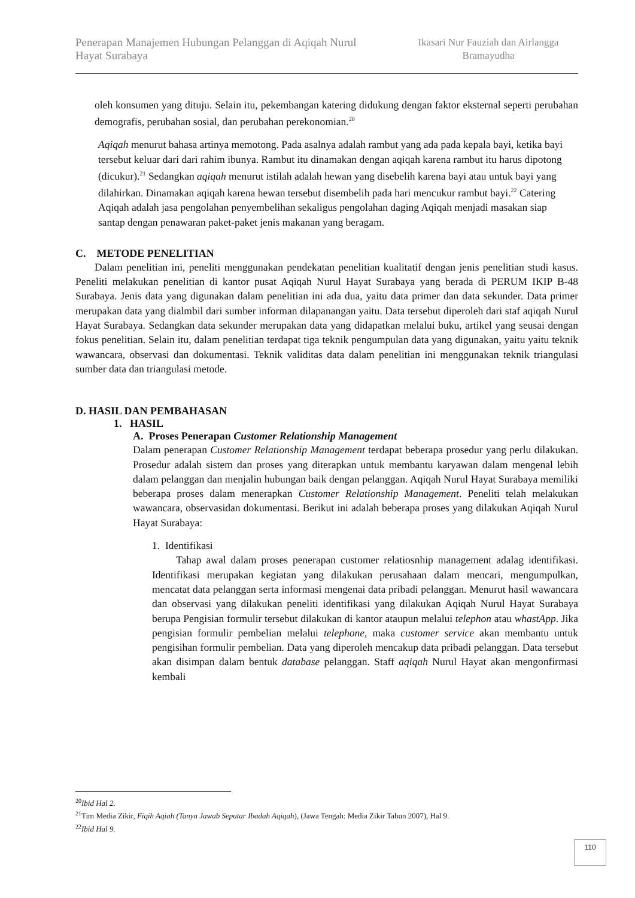Penerapan Manajemen Hubungan Pelanggan di Aqiqah Nurul Hayat Surabaya
Ikasari Nur Fauziah dan Airlangga Bramayudha
oleh konsumen yang dituju. Selain itu, pekembangan katering didukung dengan faktor eksternal seperti perubahan demografis, perubahan sosial, dan perubahan perekonomian.<sup>20</sup>
Aqiqah menurut bahasa artinya memotong. Pada asalnya adalah rambut yang ada pada kepala bayi, ketika bayi tersebut keluar dari dari rahim ibunya. Rambut itu dinamakan dengan aqiqah karena rambut itu harus dipotong (dicukur).<sup>21</sup> Sedangkan aqiqah menurut istilah adalah hewan yang disebelih karena bayi atau untuk bayi yang dilahirkan. Dinamakan aqiqah karena hewan tersebut disembelih pada hari mencukur rambut bayi.<sup>22</sup> Catering Aqiqah adalah jasa pengolahan penyembelihan sekaligus pengolahan daging Aqiqah menjadi masakan siap santap dengan penawaran paket-paket jenis makanan yang beragam.
C. METODE PENELITIAN
Dalam penelitian ini, peneliti menggunakan pendekatan penelitian kualitatif dengan jenis penelitian studi kasus. Peneliti melakukan penelitian di kantor pusat Aqiqah Nurul Hayat Surabaya yang berada di PERUM IKIP B-48 Surabaya. Jenis data yang digunakan dalam penelitian ini ada dua, yaitu data primer dan data sekunder. Data primer merupakan data yang dialmbil dari sumber informan dilapanangan yaitu. Data tersebut diperoleh dari staf aqiqah Nurul Hayat Surabaya. Sedangkan data sekunder merupakan data yang didapatkan melalui buku, artikel yang seusai dengan fokus penelitian. Selain itu, dalam penelitian terdapat tiga teknik pengumpulan data yang digunakan, yaitu yaitu teknik wawancara, observasi dan dokumentasi. Teknik validitas data dalam penelitian ini menggunakan teknik triangulasi sumber data dan triangulasi metode.
D. HASIL DAN PEMBAHASAN
1. HASIL
A. Proses Penerapan Customer Relationship Management
Dalam penerapan Customer Relationship Management terdapat beberapa prosedur yang perlu dilakukan. Prosedur adalah sistem dan proses yang diterapkan untuk membantu karyawan dalam mengenal lebih dalam pelanggan dan menjalin hubungan baik dengan pelanggan. Aqiqah Nurul Hayat Surabaya memiliki beberapa proses dalam menerapkan Customer Relationship Management. Peneliti telah melakukan wawancara, observasidan dokumentasi. Berikut ini adalah beberapa proses yang dilakukan Aqiqah Nurul Hayat Surabaya:
1. Identifikasi
Tahap awal dalam proses penerapan customer relatiosnhip management adalag identifikasi. Identifikasi merupakan kegiatan yang dilakukan perusahaan dalam mencari, mengumpulkan, mencatat data pelanggan serta informasi mengenai data pribadi pelanggan. Menurut hasil wawancara dan observasi yang dilakukan peneliti identifikasi yang dilakukan Aqiqah Nurul Hayat Surabaya berupa Pengisian formulir tersebut dilakukan di kantor ataupun melalui telephon atau whastApp. Jika pengisian formulir pembelian melalui telephone, maka customer service akan membantu untuk pengisihan formulir pembelian. Data yang diperoleh mencakup data pribadi pelanggan. Data tersebut akan disimpan dalam bentuk database pelanggan. Staff aqiqah Nurul Hayat akan mengonfirmasi kembali
<sup>20</sup> Ibid Hal 2.
<sup>21</sup> Tim Media Zikir, Fiqih Aqiah (Tanya Jawab Seputar Ibadah Aqiqah), (Jawa Tengah: Media Zikir Tahun 2007), Hal 9.
<sup>22</sup> Ibid Hal 9.
110